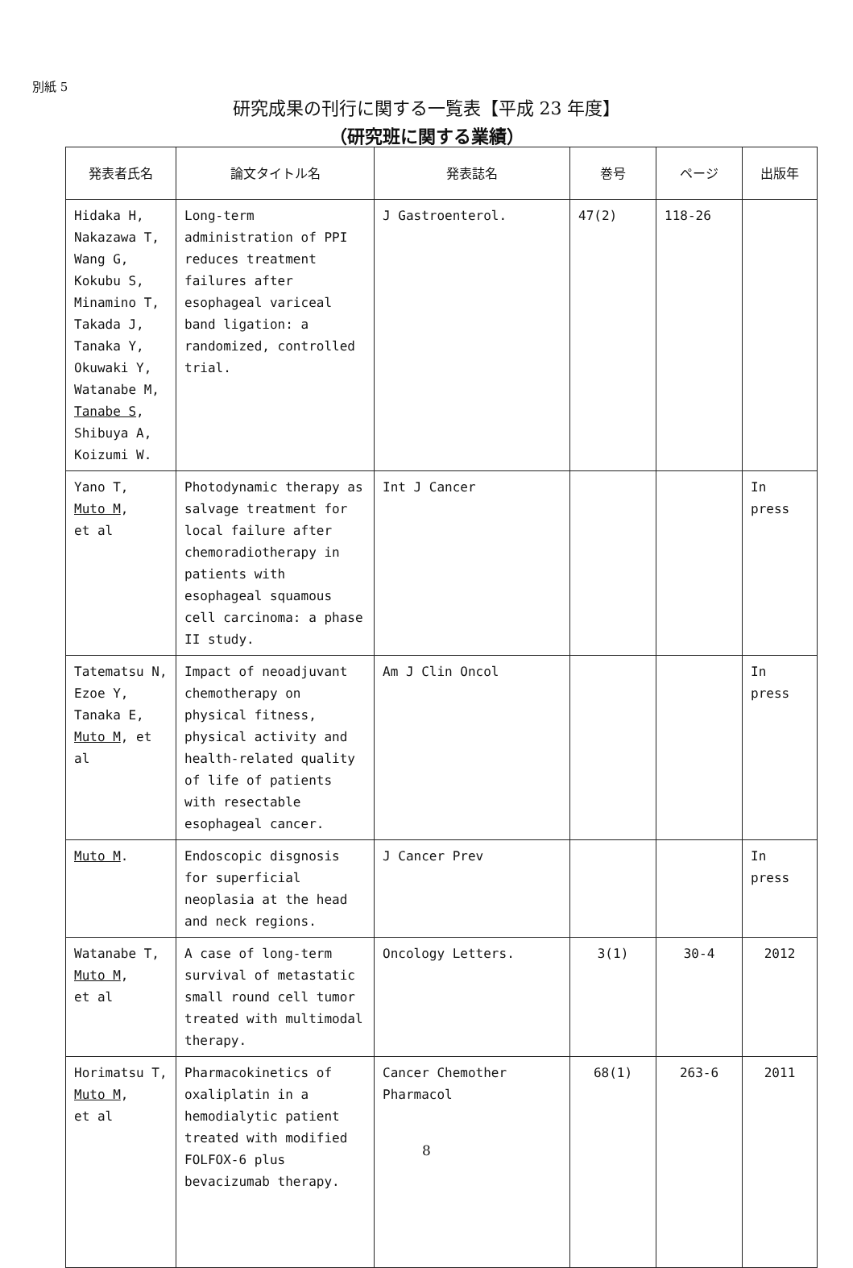別紙 5
研究成果の刊行に関する一覧表【平成 23 年度】
（研究班に関する業績）
| 発表者氏名 | 論文タイトル名 | 発表誌名 | 巻号 | ページ | 出版年 |
| --- | --- | --- | --- | --- | --- |
| Hidaka H, Nakazawa T, Wang G, Kokubu S, Minamino T, Takada J, Tanaka Y, Okuwaki Y, Watanabe M, Tanabe S , Shibuya A, Koizumi W. | Long-term administration of PPI reduces treatment failures after esophageal variceal band ligation: a randomized, controlled trial. | J Gastroenterol. | 47(2) | 118-26 | |
| Yano T, Muto M , et al | Photodynamic therapy as salvage treatment for local failure after chemoradiotherapy in patients with esophageal squamous cell carcinoma: a phase II study. | Int J Cancer | | | In press |
| Tatematsu N, Ezoe Y, Tanaka E, Muto M , et al | Impact of neoadjuvant chemotherapy on physical fitness, physical activity and health-related quality of life of patients with resectable esophageal cancer. | Am J Clin Oncol | | | In press |
| Muto M . | Endoscopic disgnosis for superficial neoplasia at the head and neck regions. | J Cancer Prev | | | In press |
| Watanabe T, Muto M , et al | A case of long-term survival of metastatic small round cell tumor treated with multimodal therapy. | Oncology Letters. | 3(1) | 30-4 | 2012 |
| Horimatsu T, Muto M , et al | Pharmacokinetics of oxaliplatin in a hemodialytic patient treated with modified FOLFOX-6 plus bevacizumab therapy. | Cancer Chemother Pharmacol | 68(1) | 263-6 | 2011 |
8